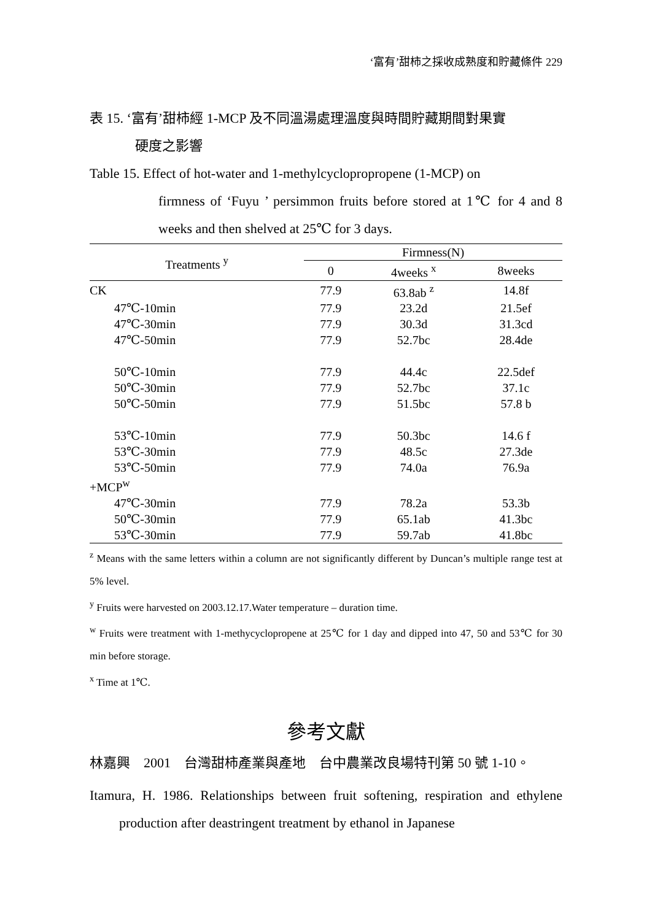‘富有’甜柿之採收成熟度和貯藏條件 229
表 15. ‘富有’甜柿經 1-MCP 及不同溫湯處理溫度與時間貯藏期間對果實
硬度之影響
Table 15. Effect of hot-water and 1-methylcyclopropropene (1-MCP) on
firmness of ‘Fuyu ’ persimmon fruits before stored at 1℃ for 4 and 8 weeks and then shelved at 25℃ for 3 days.
| Treatments <sup>y</sup> | Firmness(N) | | |
| --- | --- | --- | --- |
| | 0 | 4weeks <sup>x</sup> | 8weeks |
| CK | 77.9 | 63.8ab <sup>z</sup> | 14.8f |
| 47℃-10min | 77.9 | 23.2d | 21.5ef |
| 47℃-30min | 77.9 | 30.3d | 31.3cd |
| 47℃-50min | 77.9 | 52.7bc | 28.4de |
| 50℃-10min | 77.9 | 44.4c | 22.5def |
| 50℃-30min | 77.9 | 52.7bc | 37.1c |
| 50℃-50min | 77.9 | 51.5bc | 57.8 b |
| 53℃-10min | 77.9 | 50.3bc | 14.6 f |
| 53℃-30min | 77.9 | 48.5c | 27.3de |
| 53℃-50min | 77.9 | 74.0a | 76.9a |
| +MCP<sup>w</sup> | | | |
| 47℃-30min | 77.9 | 78.2a | 53.3b |
| 50℃-30min | 77.9 | 65.1ab | 41.3bc |
| 53℃-30min | 77.9 | 59.7ab | 41.8bc |
<sup>z</sup> Means with the same letters within a column are not significantly different by Duncan’s multiple range test at 5% level.
<sup>y</sup> Fruits were harvested on 2003.12.17.Water temperature – duration time.
<sup>w</sup> Fruits were treatment with 1-methycyclopropene at 25℃ for 1 day and dipped into 47, 50 and 53℃ for 30 min before storage.
<sup>x</sup> Time at 1℃.
參考文獻
林嘉興　2001　台灣甜柿產業與產地　台中農業改良場特刊第 50 號 1-10。
Itamura, H. 1986. Relationships between fruit softening, respiration and ethylene production after deastringent treatment by ethanol in Japanese